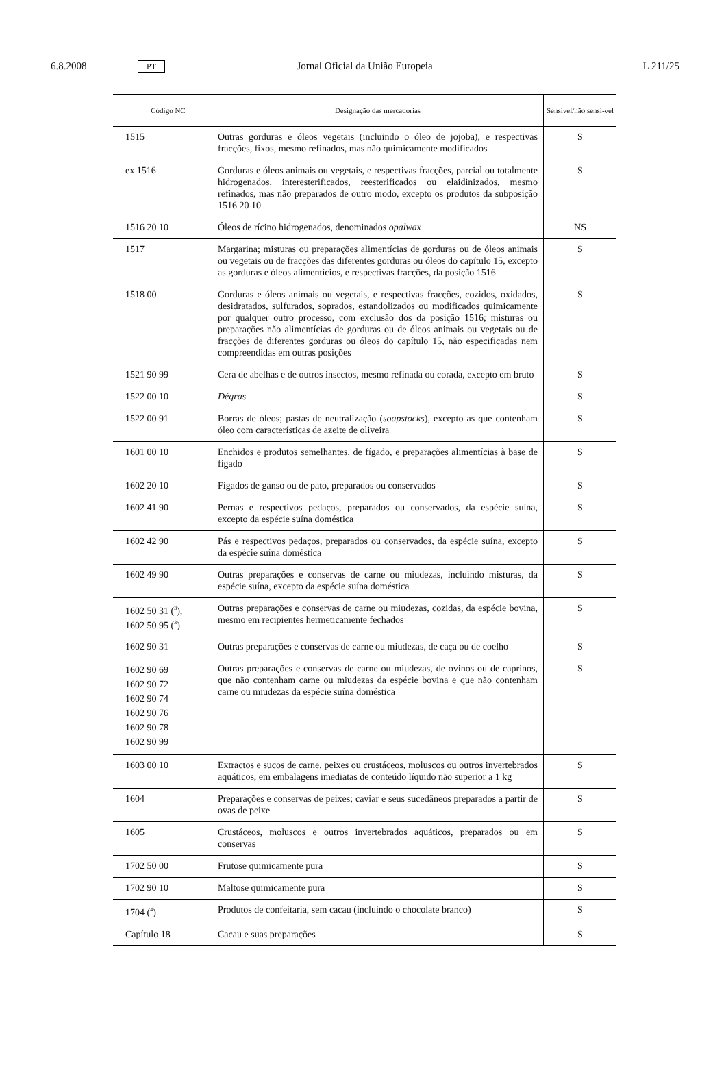6.8.2008 PT Jornal Oficial da União Europeia L 211/25
| Código NC | Designação das mercadorias | Sensível/não sensí-vel |
| --- | --- | --- |
| 1515 | Outras gorduras e óleos vegetais (incluindo o óleo de jojoba), e respectivas fracções, fixos, mesmo refinados, mas não quimicamente modificados | S |
| ex 1516 | Gorduras e óleos animais ou vegetais, e respectivas fracções, parcial ou totalmente hidrogenados, interesterificados, reesterificados ou elaidinizados, mesmo refinados, mas não preparados de outro modo, excepto os produtos da subposição 1516 20 10 | S |
| 1516 20 10 | Óleos de rícino hidrogenados, denominados opalwax | NS |
| 1517 | Margarina; misturas ou preparações alimentícias de gorduras ou de óleos animais ou vegetais ou de fracções das diferentes gorduras ou óleos do capítulo 15, excepto as gorduras e óleos alimentícios, e respectivas fracções, da posição 1516 | S |
| 1518 00 | Gorduras e óleos animais ou vegetais, e respectivas fracções, cozidos, oxidados, desidratados, sulfurados, soprados, estandolizados ou modificados quimicamente por qualquer outro processo, com exclusão dos da posição 1516; misturas ou preparações não alimentícias de gorduras ou de óleos animais ou vegetais ou de fracções de diferentes gorduras ou óleos do capítulo 15, não especificadas nem compreendidas em outras posições | S |
| 1521 90 99 | Cera de abelhas e de outros insectos, mesmo refinada ou corada, excepto em bruto | S |
| 1522 00 10 | Dégras | S |
| 1522 00 91 | Borras de óleos; pastas de neutralização ( soapstocks ), excepto as que contenham óleo com características de azeite de oliveira | S |
| 1601 00 10 | Enchidos e produtos semelhantes, de fígado, e preparações alimentícias à base de fígado | S |
| 1602 20 10 | Fígados de ganso ou de pato, preparados ou conservados | S |
| 1602 41 90 | Pernas e respectivos pedaços, preparados ou conservados, da espécie suína, excepto da espécie suína doméstica | S |
| 1602 42 90 | Pás e respectivos pedaços, preparados ou conservados, da espécie suína, excepto da espécie suína doméstica | S |
| 1602 49 90 | Outras preparações e conservas de carne ou miudezas, incluindo misturas, da espécie suína, excepto da espécie suína doméstica | S |
| 1602 50 31 (<sup>3</sup>), 1602 50 95 (<sup>3</sup>) | Outras preparações e conservas de carne ou miudezas, cozidas, da espécie bovina, mesmo em recipientes hermeticamente fechados | S |
| 1602 90 31 | Outras preparações e conservas de carne ou miudezas, de caça ou de coelho | S |
| 1602 90 69 1602 90 72 1602 90 74 1602 90 76 1602 90 78 1602 90 99 | Outras preparações e conservas de carne ou miudezas, de ovinos ou de caprinos, que não contenham carne ou miudezas da espécie bovina e que não contenham carne ou miudezas da espécie suína doméstica | S |
| 1603 00 10 | Extractos e sucos de carne, peixes ou crustáceos, moluscos ou outros invertebrados aquáticos, em embalagens imediatas de conteúdo líquido não superior a 1 kg | S |
| 1604 | Preparações e conservas de peixes; caviar e seus sucedâneos preparados a partir de ovas de peixe | S |
| 1605 | Crustáceos, moluscos e outros invertebrados aquáticos, preparados ou em conservas | S |
| 1702 50 00 | Frutose quimicamente pura | S |
| 1702 90 10 | Maltose quimicamente pura | S |
| 1704 (<sup>4</sup>) | Produtos de confeitaria, sem cacau (incluindo o chocolate branco) | S |
| Capítulo 18 | Cacau e suas preparações | S |